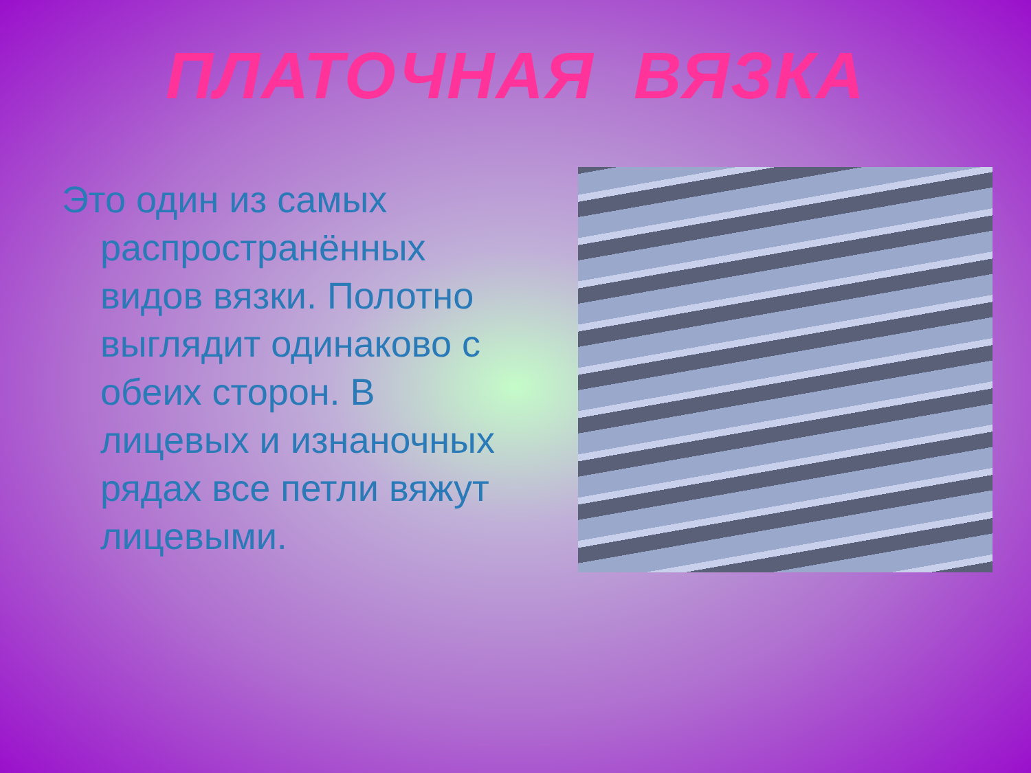ПЛАТОЧНАЯ ВЯЗКА
Это один из самых распространённых видов вязки. Полотно выглядит одинаково с обеих сторон. В лицевых и изнаночных рядах все петли вяжут лицевыми.